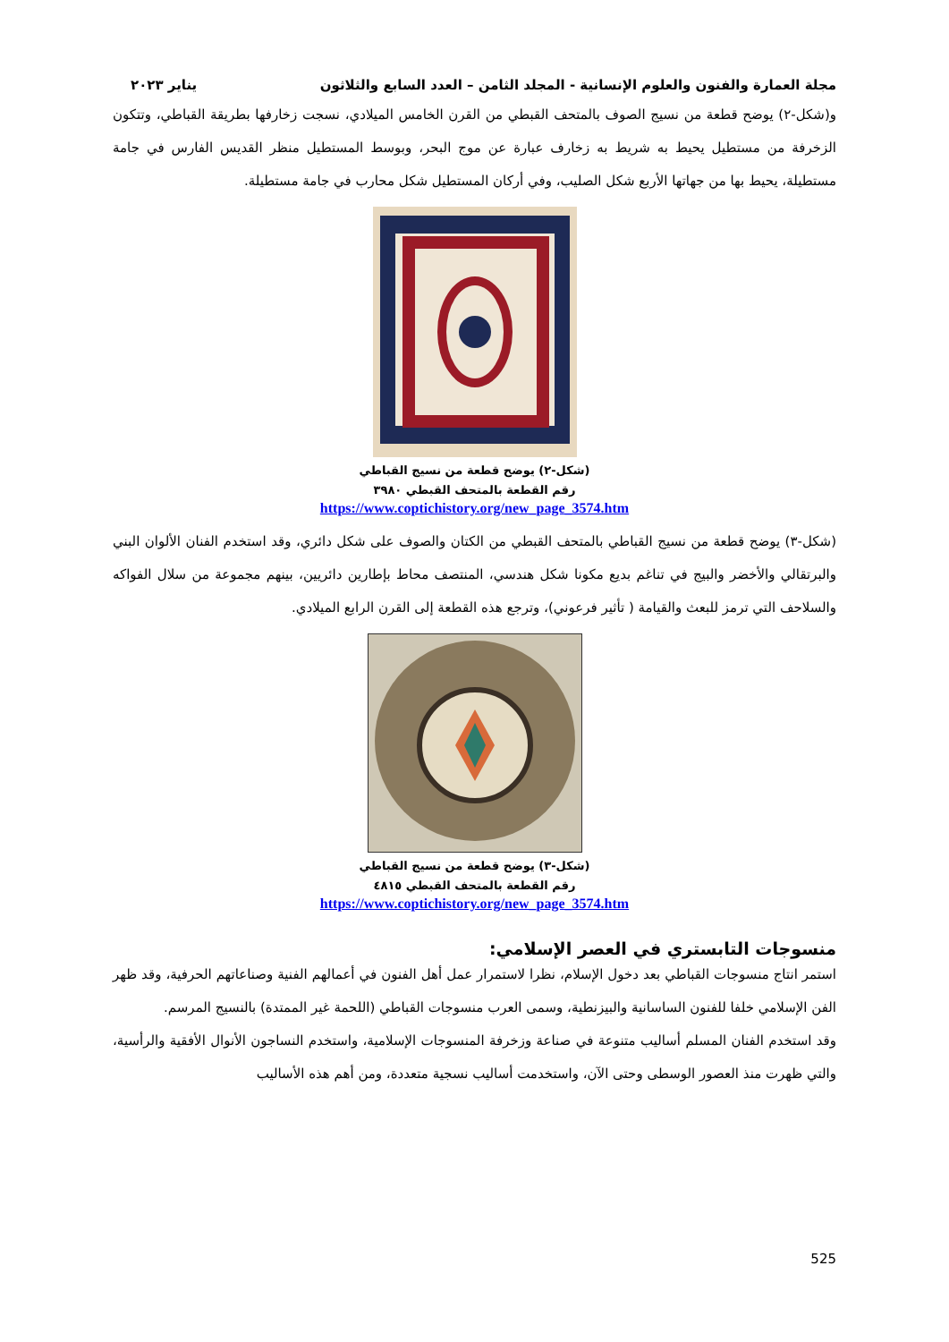مجلة العمارة والفنون والعلوم الإنسانية - المجلد الثامن – العدد السابع والثلاثون يناير ٢٠٢٣
و(شكل-٢) يوضح قطعة من نسيج الصوف بالمتحف القبطي من القرن الخامس الميلادي، نسجت زخارفها بطريقة القباطي، وتتكون الزخرفة من مستطيل يحيط به شريط به زخارف عبارة عن موج البحر، وبوسط المستطيل منظر القديس الفارس في جامة مستطيلة، يحيط بها من جهاتها الأربع شكل الصليب، وفي أركان المستطيل شكل محارب في جامة مستطيلة.
(شكل-٢) يوضح قطعة من نسيج القباطي
رقم القطعة بالمتحف القبطي ٣٩٨٠
https://www.coptichistory.org/new_page_3574.htm
(شكل-٣) يوضح قطعة من نسيج القباطي بالمتحف القبطي من الكتان والصوف على شكل دائري، وقد استخدم الفنان الألوان البني والبرتقالي والأخضر والبيج في تناغم بديع مكونا شكل هندسي، المنتصف محاط بإطارين دائريين، بينهم مجموعة من سلال الفواكه والسلاحف التي ترمز للبعث والقيامة ( تأثير فرعوني)، وترجع هذه القطعة إلى القرن الرابع الميلادي.
(شكل-٣) يوضح قطعة من نسيج القباطي
رقم القطعة بالمتحف القبطي ٤٨١٥
https://www.coptichistory.org/new_page_3574.htm
منسوجات التابستري في العصر الإسلامي:
استمر انتاج منسوجات القباطي بعد دخول الإسلام، نظرا لاستمرار عمل أهل الفنون في أعمالهم الفنية وصناعاتهم الحرفية، وقد ظهر الفن الإسلامي خلفا للفنون الساسانية والبيزنطية، وسمى العرب منسوجات القباطي (اللحمة غير الممتدة) بالنسيج المرسم.
وقد استخدم الفنان المسلم أساليب متنوعة في صناعة وزخرفة المنسوجات الإسلامية، واستخدم النساجون الأنوال الأفقية والرأسية، والتي ظهرت منذ العصور الوسطى وحتى الآن، واستخدمت أساليب نسجية متعددة، ومن أهم هذه الأساليب
525